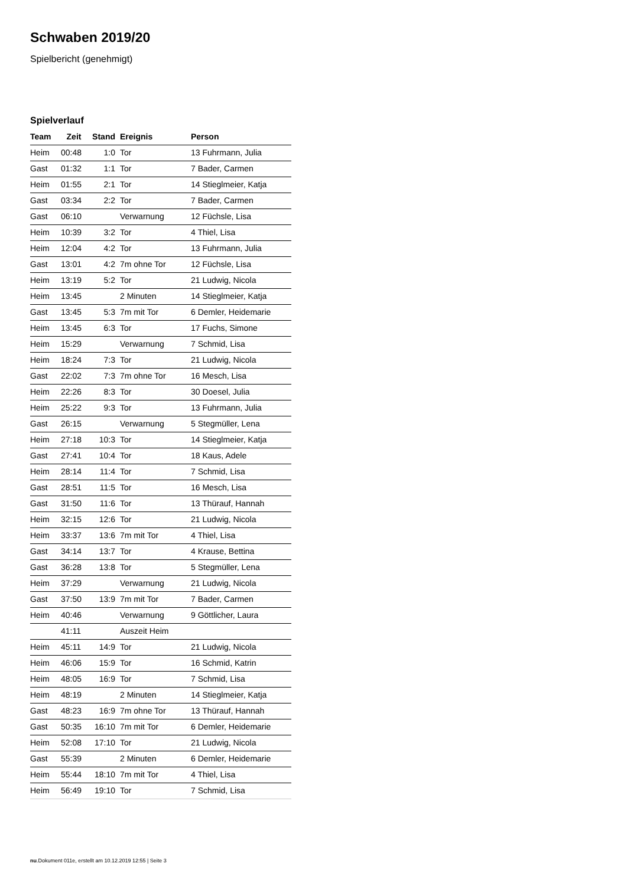Schwaben 2019/20
Spielbericht (genehmigt)
Spielverlauf
| Team | Zeit | Stand | Ereignis | Person |
| --- | --- | --- | --- | --- |
| Heim | 00:48 | 1:0 | Tor | 13 Fuhrmann, Julia |
| Gast | 01:32 | 1:1 | Tor | 7 Bader, Carmen |
| Heim | 01:55 | 2:1 | Tor | 14 Stieglmeier, Katja |
| Gast | 03:34 | 2:2 | Tor | 7 Bader, Carmen |
| Gast | 06:10 | | Verwarnung | 12 Füchsle, Lisa |
| Heim | 10:39 | 3:2 | Tor | 4 Thiel, Lisa |
| Heim | 12:04 | 4:2 | Tor | 13 Fuhrmann, Julia |
| Gast | 13:01 | 4:2 | 7m ohne Tor | 12 Füchsle, Lisa |
| Heim | 13:19 | 5:2 | Tor | 21 Ludwig, Nicola |
| Heim | 13:45 | | 2 Minuten | 14 Stieglmeier, Katja |
| Gast | 13:45 | 5:3 | 7m mit Tor | 6 Demler, Heidemarie |
| Heim | 13:45 | 6:3 | Tor | 17 Fuchs, Simone |
| Heim | 15:29 | | Verwarnung | 7 Schmid, Lisa |
| Heim | 18:24 | 7:3 | Tor | 21 Ludwig, Nicola |
| Gast | 22:02 | 7:3 | 7m ohne Tor | 16 Mesch, Lisa |
| Heim | 22:26 | 8:3 | Tor | 30 Doesel, Julia |
| Heim | 25:22 | 9:3 | Tor | 13 Fuhrmann, Julia |
| Gast | 26:15 | | Verwarnung | 5 Stegmüller, Lena |
| Heim | 27:18 | 10:3 | Tor | 14 Stieglmeier, Katja |
| Gast | 27:41 | 10:4 | Tor | 18 Kaus, Adele |
| Heim | 28:14 | 11:4 | Tor | 7 Schmid, Lisa |
| Gast | 28:51 | 11:5 | Tor | 16 Mesch, Lisa |
| Gast | 31:50 | 11:6 | Tor | 13 Thürauf, Hannah |
| Heim | 32:15 | 12:6 | Tor | 21 Ludwig, Nicola |
| Heim | 33:37 | 13:6 | 7m mit Tor | 4 Thiel, Lisa |
| Gast | 34:14 | 13:7 | Tor | 4 Krause, Bettina |
| Gast | 36:28 | 13:8 | Tor | 5 Stegmüller, Lena |
| Heim | 37:29 | | Verwarnung | 21 Ludwig, Nicola |
| Gast | 37:50 | 13:9 | 7m mit Tor | 7 Bader, Carmen |
| Heim | 40:46 | | Verwarnung | 9 Göttlicher, Laura |
| | 41:11 | | Auszeit Heim | |
| Heim | 45:11 | 14:9 | Tor | 21 Ludwig, Nicola |
| Heim | 46:06 | 15:9 | Tor | 16 Schmid, Katrin |
| Heim | 48:05 | 16:9 | Tor | 7 Schmid, Lisa |
| Heim | 48:19 | | 2 Minuten | 14 Stieglmeier, Katja |
| Gast | 48:23 | 16:9 | 7m ohne Tor | 13 Thürauf, Hannah |
| Gast | 50:35 | 16:10 | 7m mit Tor | 6 Demler, Heidemarie |
| Heim | 52:08 | 17:10 | Tor | 21 Ludwig, Nicola |
| Gast | 55:39 | | 2 Minuten | 6 Demler, Heidemarie |
| Heim | 55:44 | 18:10 | 7m mit Tor | 4 Thiel, Lisa |
| Heim | 56:49 | 19:10 | Tor | 7 Schmid, Lisa |
nu.Dokument 011e, erstellt am 10.12.2019 12:55 | Seite 3